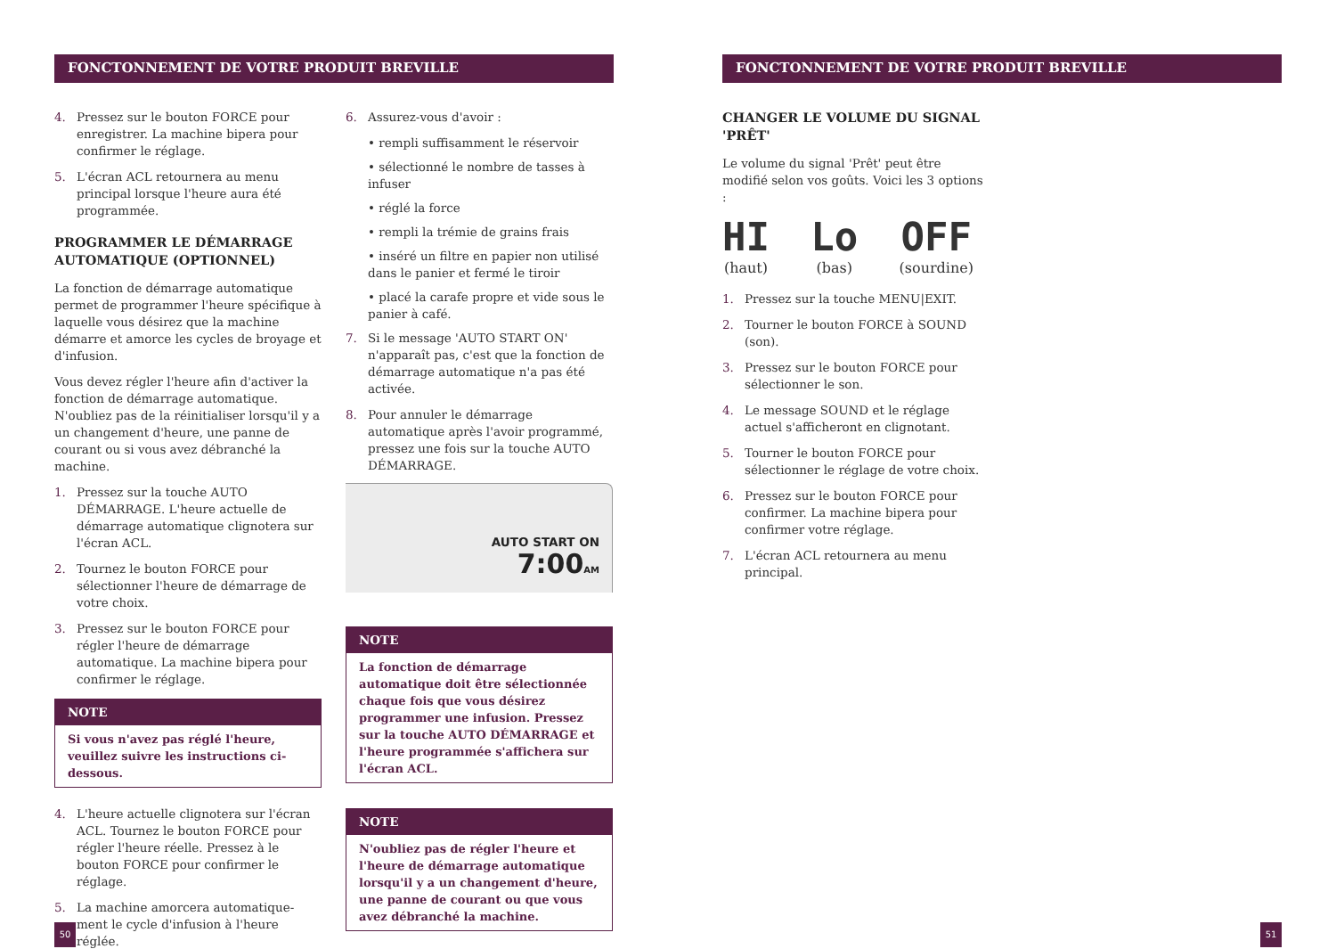FONCTONNEMENT DE VOTRE PRODUIT BREVILLE FONCTONNEMENT DE VOTRE PRODUIT BREVILLE
4. Pressez sur le bouton FORCE pour enregistrer. La machine bipera pour confirmer le réglage.
5. L'écran ACL retournera au menu principal lorsque l'heure aura été programmée.
PROGRAMMER LE DÉMARRAGE AUTOMATIQUE (OPTIONNEL)
La fonction de démarrage automatique permet de programmer l'heure spécifique à laquelle vous désirez que la machine démarre et amorce les cycles de broyage et d'infusion.
Vous devez régler l'heure afin d'activer la fonction de démarrage automatique. N'oubliez pas de la réinitialiser lorsqu'il y a un changement d'heure, une panne de courant ou si vous avez débranché la machine.
1. Pressez sur la touche AUTO DÉMARRAGE. L'heure actuelle de démarrage automatique clignotera sur l'écran ACL.
2. Tournez le bouton FORCE pour sélectionner l'heure de démarrage de votre choix.
3. Pressez sur le bouton FORCE pour régler l'heure de démarrage automatique. La machine bipera pour confirmer le réglage.
NOTE
Si vous n'avez pas réglé l'heure, veuillez suivre les instructions ci-dessous.
4. L'heure actuelle clignotera sur l'écran ACL. Tournez le bouton FORCE pour régler l'heure réelle. Pressez à le bouton FORCE pour confirmer le réglage.
5. La machine amorcera automatique-ment le cycle d'infusion à l'heure réglée.
6. Assurez-vous d'avoir :
• rempli suffisamment le réservoir
• sélectionné le nombre de tasses à infuser
• réglé la force
• rempli la trémie de grains frais
• inséré un filtre en papier non utilisé dans le panier et fermé le tiroir
• placé la carafe propre et vide sous le panier à café.
7. Si le message 'AUTO START ON' n'apparaît pas, c'est que la fonction de démarrage automatique n'a pas été activée.
8. Pour annuler le démarrage automatique après l'avoir programmé, pressez une fois sur la touche AUTO DÉMARRAGE.
AUTO START ON
7:00AM
NOTE
La fonction de démarrage automatique doit être sélectionnée chaque fois que vous désirez programmer une infusion. Pressez sur la touche AUTO DÉMARRAGE et l'heure programmée s'affichera sur l'écran ACL.
NOTE
N'oubliez pas de régler l'heure et l'heure de démarrage automatique lorsqu'il y a un changement d'heure, une panne de courant ou que vous avez débranché la machine.
CHANGER LE VOLUME DU SIGNAL 'PRÊT'
Le volume du signal 'Prêt' peut être modifié selon vos goûts. Voici les 3 options :
HI
(haut)
Lo
(bas)
OFF
(sourdine)
1. Pressez sur la touche MENU|EXIT.
2. Tourner le bouton FORCE à SOUND (son).
3. Pressez sur le bouton FORCE pour sélectionner le son.
4. Le message SOUND et le réglage actuel s'afficheront en clignotant.
5. Tourner le bouton FORCE pour sélectionner le réglage de votre choix.
6. Pressez sur le bouton FORCE pour confirmer. La machine bipera pour confirmer votre réglage.
7. L'écran ACL retournera au menu principal.
50 51